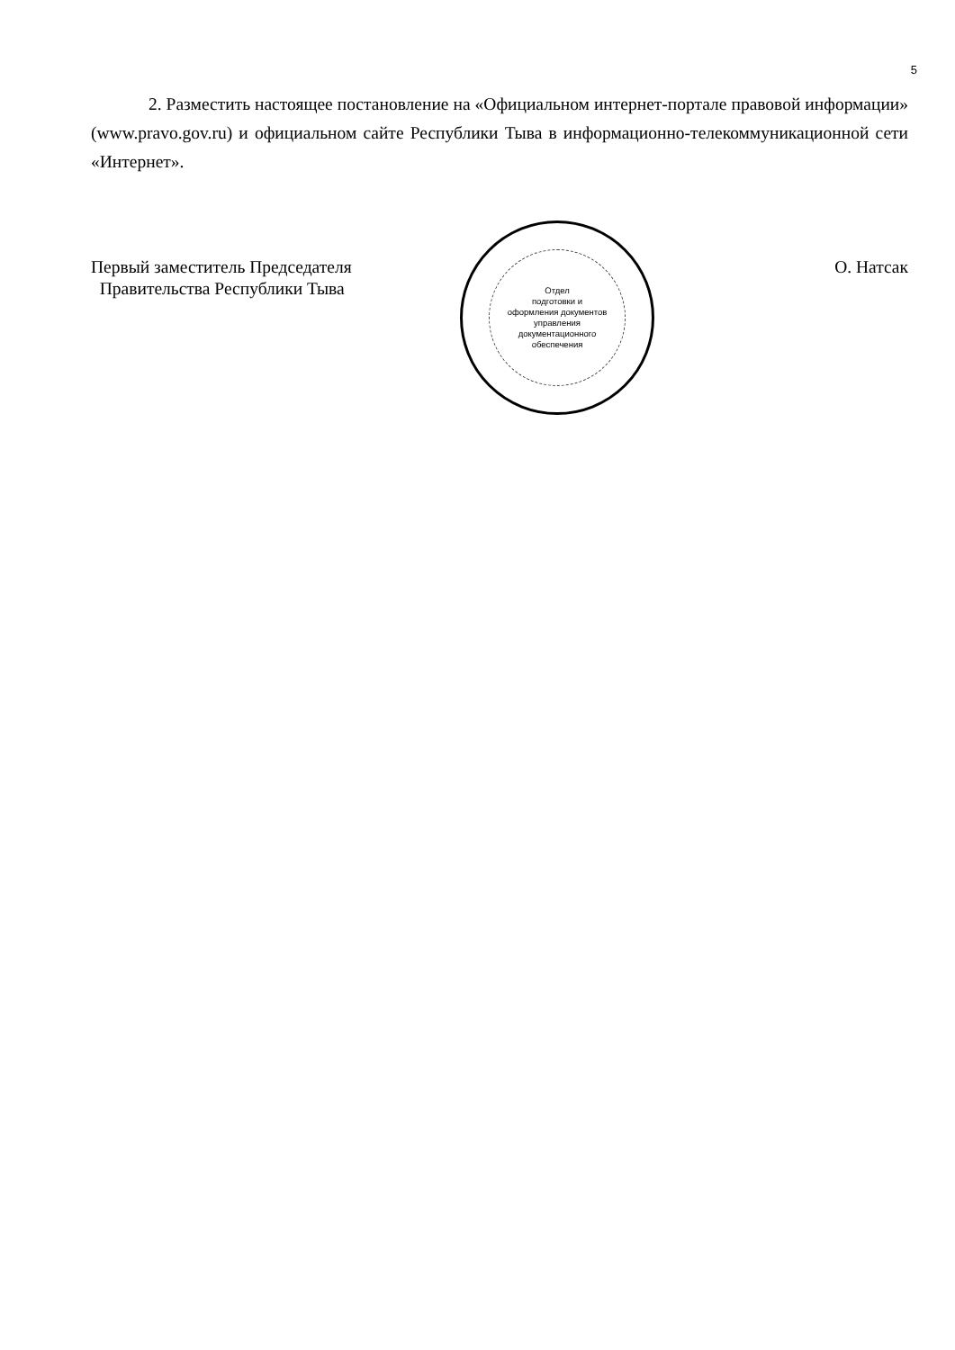5
2. Разместить настоящее постановление на «Официальном интернет-портале правовой информации» (www.pravo.gov.ru) и официальном сайте Республики Тыва в информационно-телекоммуникационной сети «Интернет».
Первый заместитель Председателя
Правительства Республики Тыва
Отдел
подготовки и
оформления документов
управления
документационного
обеспечения
О. Натсак